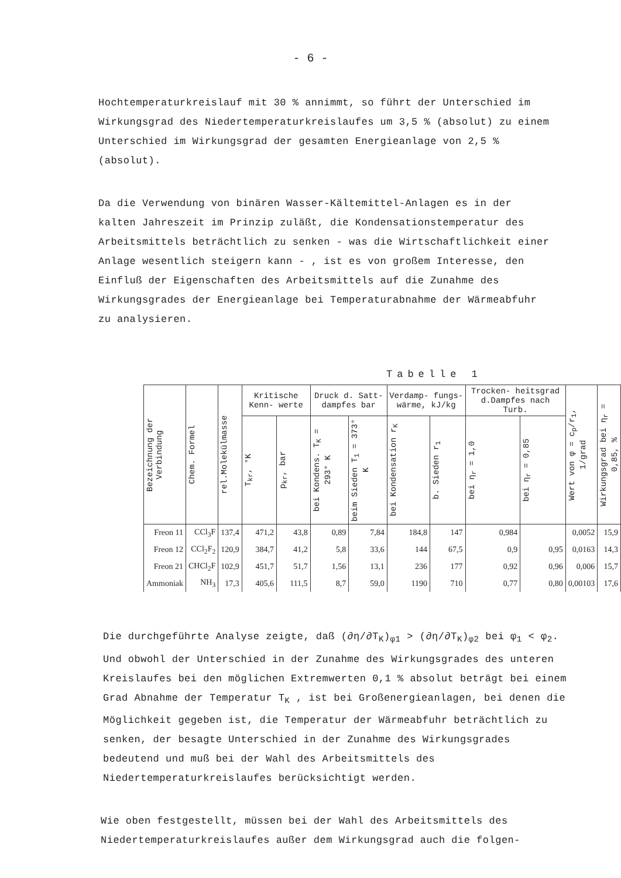- 6 -
Hochtemperaturkreislauf mit 30 % annimmt, so führt der Unterschied im Wirkungsgrad des Niedertemperaturkreislaufes um 3,5 % (absolut) zu einem Unterschied im Wirkungsgrad der gesamten Energieanlage von 2,5 % (absolut).
Da die Verwendung von binären Wasser-Kältemittel-Anlagen es in der kalten Jahreszeit im Prinzip zuläßt, die Kondensationstemperatur des Arbeitsmittels beträchtlich zu senken - was die Wirtschaftlichkeit einer Anlage wesentlich steigern kann - , ist es von großem Interesse, den Einfluß der Eigenschaften des Arbeitsmittels auf die Zunahme des Wirkungsgrades der Energieanlage bei Temperaturabnahme der Wärmeabfuhr zu analysieren.
Tabelle 1
| Bezeichnung der Verbindung | Chem. Formel | rel.Molekülmasse | Kritische Kenn- werte | | Druck d. Satt- dampfes bar | | Verdamp- fungs- wärme, kJ/kg | | Trocken- heitsgrad d.Dampfes nach Turb. | | Wert von φ = c<sub>p</sub>/r<sub>1</sub>, 1/grad | Wirkungsgrad bei η<sub>r</sub> = 0,85, % |
| --- | --- | --- | --- | --- | --- | --- | --- | --- | --- | --- | --- | --- |
| | | | T<sub>kr</sub>, °K | p<sub>kr</sub>, bar | bei Kondens. T<sub>K</sub> = 293° K | beim Sieden T<sub>1</sub> = 373° K | bei Kondensation r<sub>K</sub> | b. Sieden r<sub>1</sub> | bei η<sub>r</sub> = 1,0 | bei η<sub>r</sub> = 0,85 | | |
| Freon 11 | CCl<sub>3</sub>F | 137,4 | 471,2 | 43,8 | 0,89 | 7,84 | 184,8 | 147 | 0,984 | | 0,0052 | 15,9 |
| Freon 12 | CCl<sub>2</sub>F<sub>2</sub> | 120,9 | 384,7 | 41,2 | 5,8 | 33,6 | 144 | 67,5 | 0,9 | 0,95 | 0,0163 | 14,3 |
| Freon 21 | CHCl<sub>2</sub>F | 102,9 | 451,7 | 51,7 | 1,56 | 13,1 | 236 | 177 | 0,92 | 0,96 | 0,006 | 15,7 |
| Ammoniak | NH<sub>3</sub> | 17,3 | 405,6 | 111,5 | 8,7 | 59,0 | 1190 | 710 | 0,77 | 0,80 | 0,00103 | 17,6 |
Die durchgeführte Analyse zeigte, daß (∂η/∂T<sub>K</sub>)<sub>φ1</sub> > (∂η/∂T<sub>K</sub>)<sub>φ2</sub> bei φ<sub>1</sub> < φ<sub>2</sub>. Und obwohl der Unterschied in der Zunahme des Wirkungsgrades des unteren Kreislaufes bei den möglichen Extremwerten 0,1 % absolut beträgt bei einem Grad Abnahme der Temperatur T<sub>K</sub> , ist bei Großenergieanlagen, bei denen die Möglichkeit gegeben ist, die Temperatur der Wärmeabfuhr beträchtlich zu senken, der besagte Unterschied in der Zunahme des Wirkungsgrades bedeutend und muß bei der Wahl des Arbeitsmittels des Niedertemperaturkreislaufes berücksichtigt werden.
Wie oben festgestellt, müssen bei der Wahl des Arbeitsmittels des Niedertemperaturkreislaufes außer dem Wirkungsgrad auch die folgen-